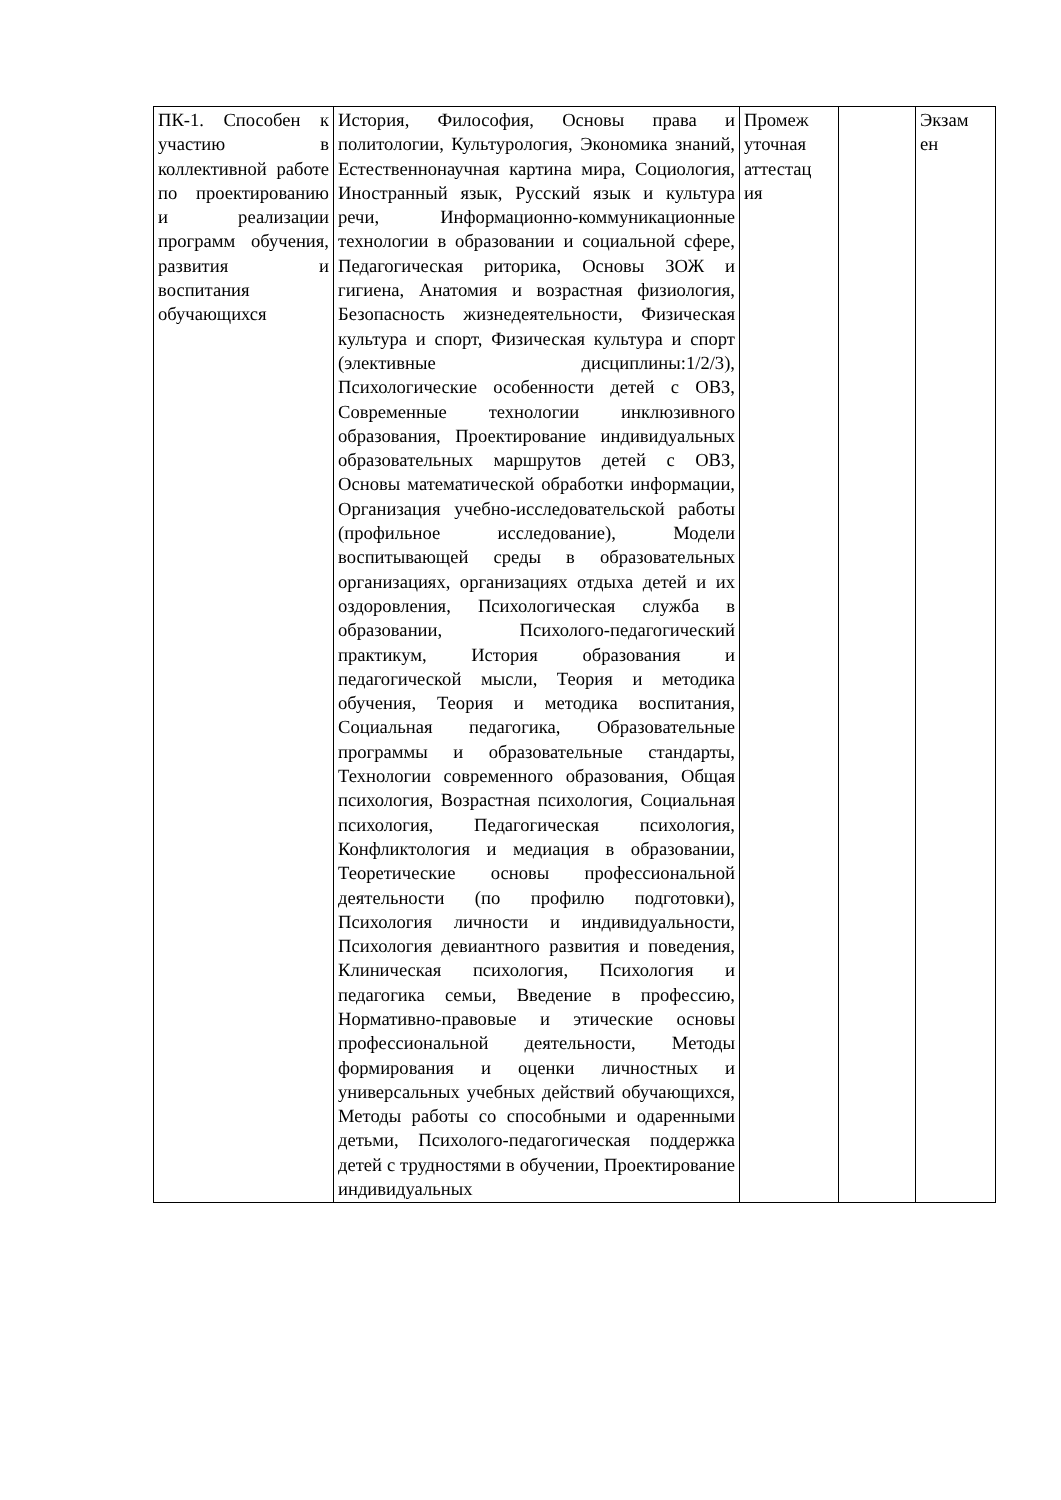| ПК-1. Способен к участию в коллективной работе по проектированию и реализации программ обучения, развития и воспитания обучающихся | История, Философия, Основы права и политологии, Культурология, Экономика знаний, Естественнонаучная картина мира, Социология, Иностранный язык, Русский язык и культура речи, Информационно-коммуникационные технологии в образовании и социальной сфере, Педагогическая риторика, Основы ЗОЖ и гигиена, Анатомия и возрастная физиология, Безопасность жизнедеятельности, Физическая культура и спорт, Физическая культура и спорт (элективные дисциплины:1/2/3), Психологические особенности детей с ОВЗ, Современные технологии инклюзивного образования, Проектирование индивидуальных образовательных маршрутов детей с ОВЗ, Основы математической обработки информации, Организация учебно-исследовательской работы (профильное исследование), Модели воспитывающей среды в образовательных организациях, организациях отдыха детей и их оздоровления, Психологическая служба в образовании, Психолого-педагогический практикум, История образования и педагогической мысли, Теория и методика обучения, Теория и методика воспитания, Социальная педагогика, Образовательные программы и образовательные стандарты, Технологии современного образования, Общая психология, Возрастная психология, Социальная психология, Педагогическая психология, Конфликтология и медиация в образовании, Теоретические основы профессиональной деятельности (по профилю подготовки), Психология личности и индивидуальности, Психология девиантного развития и поведения, Клиническая психология, Психология и педагогика семьи, Введение в профессию, Нормативно-правовые и этические основы профессиональной деятельности, Методы формирования и оценки личностных и универсальных учебных действий обучающихся, Методы работы со способными и одаренными детьми, Психолого-педагогическая поддержка детей с трудностями в обучении, Проектирование индивидуальных | Промеж уточная аттестац ия | | Экзам ен |